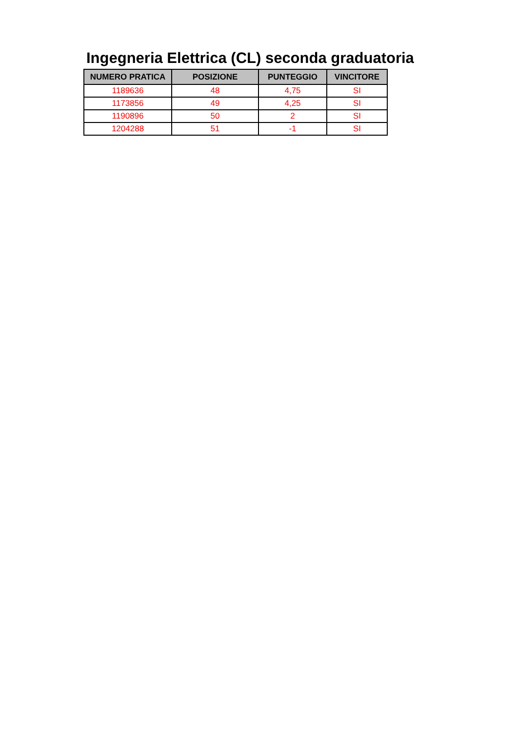Ingegneria Elettrica (CL) seconda graduatoria
| NUMERO PRATICA | POSIZIONE | PUNTEGGIO | VINCITORE |
| --- | --- | --- | --- |
| 1189636 | 48 | 4,75 | SI |
| 1173856 | 49 | 4,25 | SI |
| 1190896 | 50 | 2 | SI |
| 1204288 | 51 | -1 | SI |